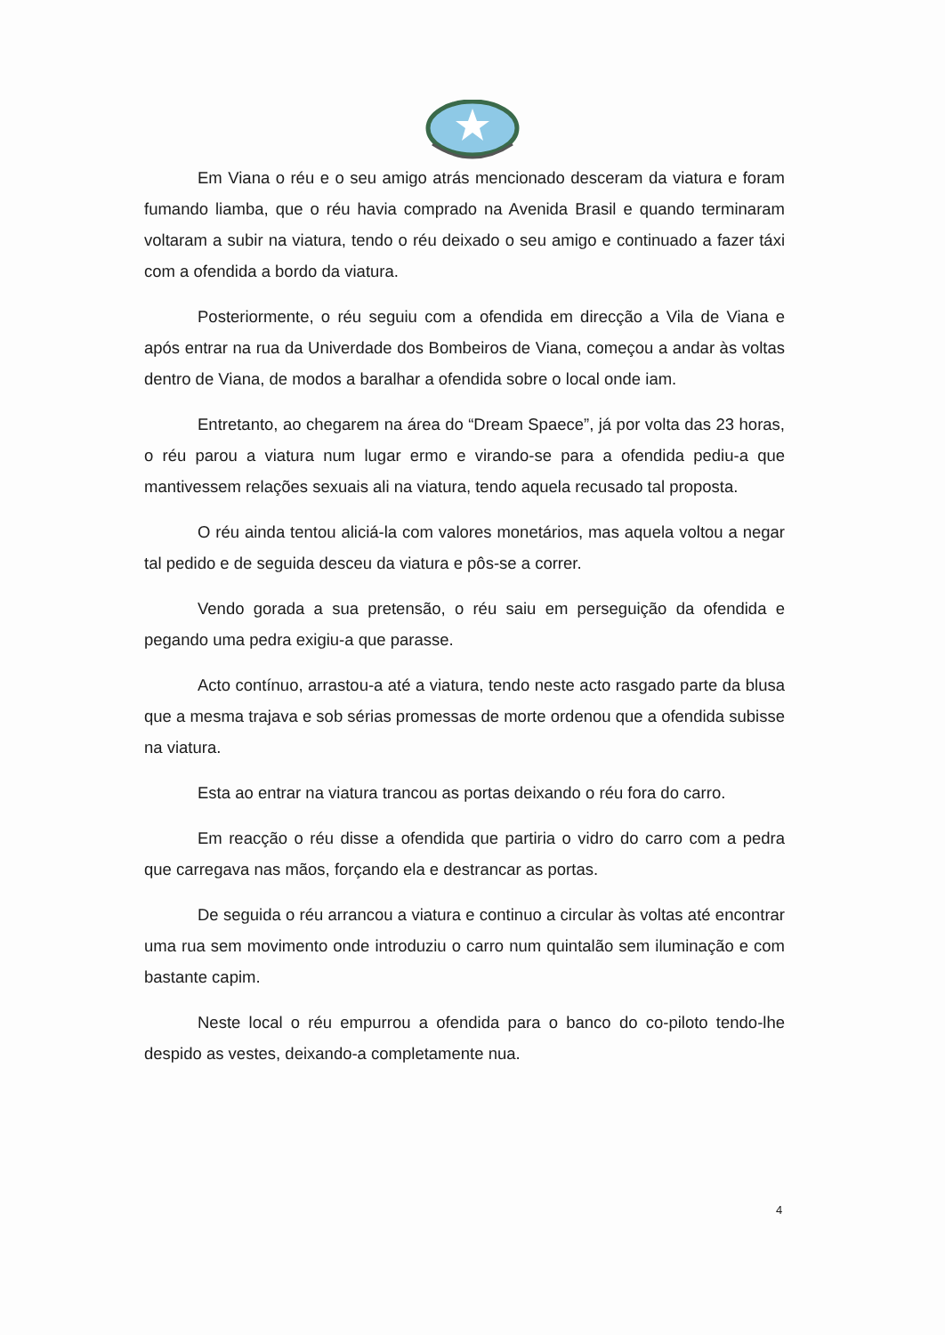Em Viana o réu e o seu amigo atrás mencionado desceram da viatura e foram fumando liamba, que o réu havia comprado na Avenida Brasil e quando terminaram voltaram a subir na viatura, tendo o réu deixado o seu amigo e continuado a fazer táxi com a ofendida a bordo da viatura.
Posteriormente, o réu seguiu com a ofendida em direcção a Vila de Viana e após entrar na rua da Univerdade dos Bombeiros de Viana, começou a andar às voltas dentro de Viana, de modos a baralhar a ofendida sobre o local onde iam.
Entretanto, ao chegarem na área do “Dream Spaece”, já por volta das 23 horas, o réu parou a viatura num lugar ermo e virando-se para a ofendida pediu-a que mantivessem relações sexuais ali na viatura, tendo aquela recusado tal proposta.
O réu ainda tentou aliciá-la com valores monetários, mas aquela voltou a negar tal pedido e de seguida desceu da viatura e pôs-se a correr.
Vendo gorada a sua pretensão, o réu saiu em perseguição da ofendida e pegando uma pedra exigiu-a que parasse.
Acto contínuo, arrastou-a até a viatura, tendo neste acto rasgado parte da blusa que a mesma trajava e sob sérias promessas de morte ordenou que a ofendida subisse na viatura.
Esta ao entrar na viatura trancou as portas deixando o réu fora do carro.
Em reacção o réu disse a ofendida que partiria o vidro do carro com a pedra que carregava nas mãos, forçando ela e destrancar as portas.
De seguida o réu arrancou a viatura e continuo a circular às voltas até encontrar uma rua sem movimento onde introduziu o carro num quintalão sem iluminação e com bastante capim.
Neste local o réu empurrou a ofendida para o banco do co-piloto tendo-lhe despido as vestes, deixando-a completamente nua.
4